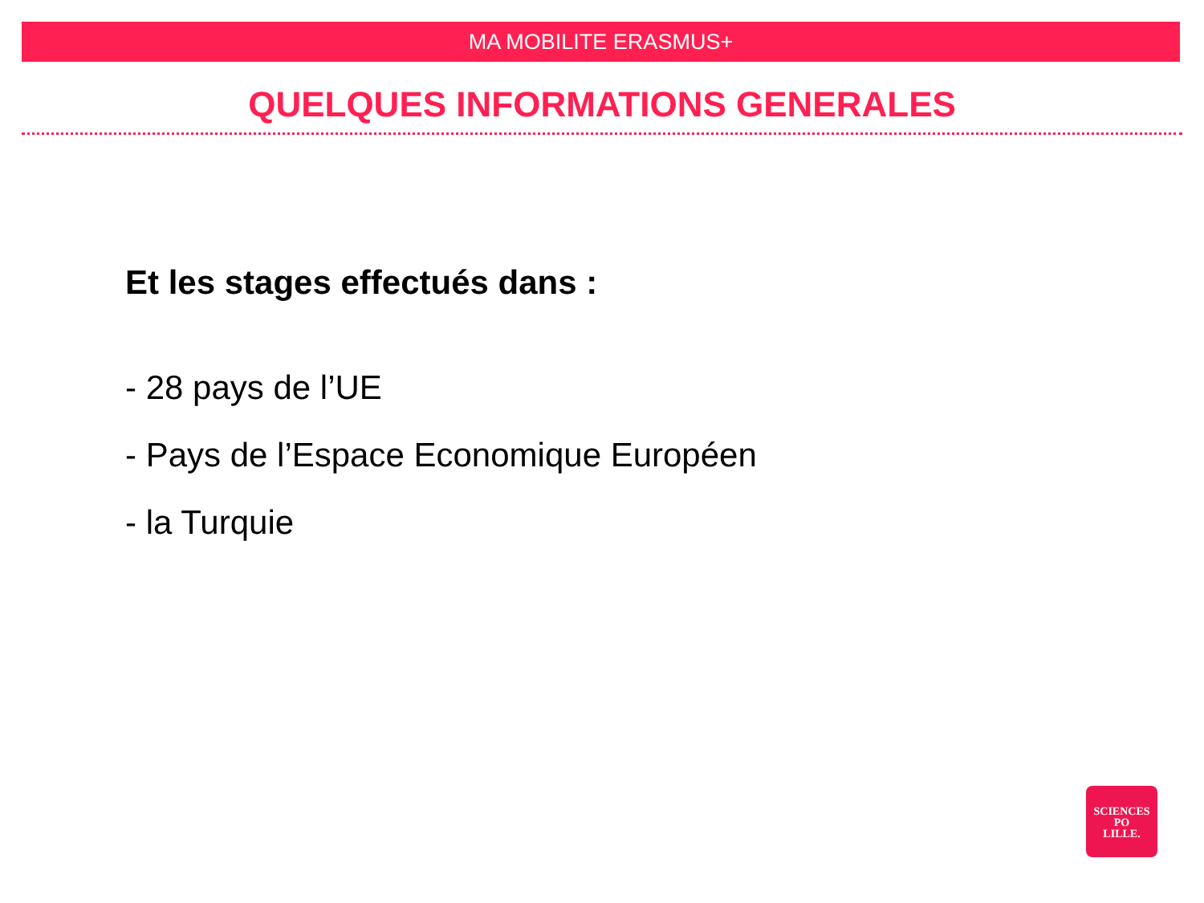MA MOBILITE ERASMUS+
QUELQUES INFORMATIONS GENERALES
Et les stages effectués dans :
- 28 pays de l’UE
- Pays de l’Espace Economique Européen
- la Turquie
SCIENCES
PO
LILLE.